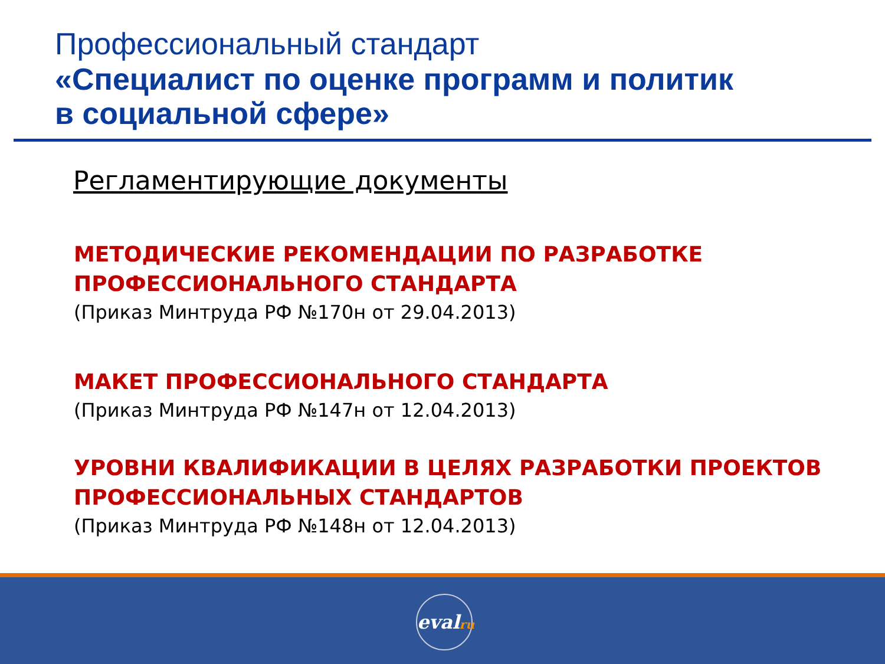Профессиональный стандарт
«Специалист по оценке программ и политик
в социальной сфере»
Регламентирующие документы
МЕТОДИЧЕСКИЕ РЕКОМЕНДАЦИИ ПО РАЗРАБОТКЕ
ПРОФЕССИОНАЛЬНОГО СТАНДАРТА
(Приказ Минтруда РФ №170н от 29.04.2013)
МАКЕТ ПРОФЕССИОНАЛЬНОГО СТАНДАРТА
(Приказ Минтруда РФ №147н от 12.04.2013)
УРОВНИ КВАЛИФИКАЦИИ В ЦЕЛЯХ РАЗРАБОТКИ ПРОЕКТОВ
ПРОФЕССИОНАЛЬНЫХ СТАНДАРТОВ
(Приказ Минтруда РФ №148н от 12.04.2013)
evalru